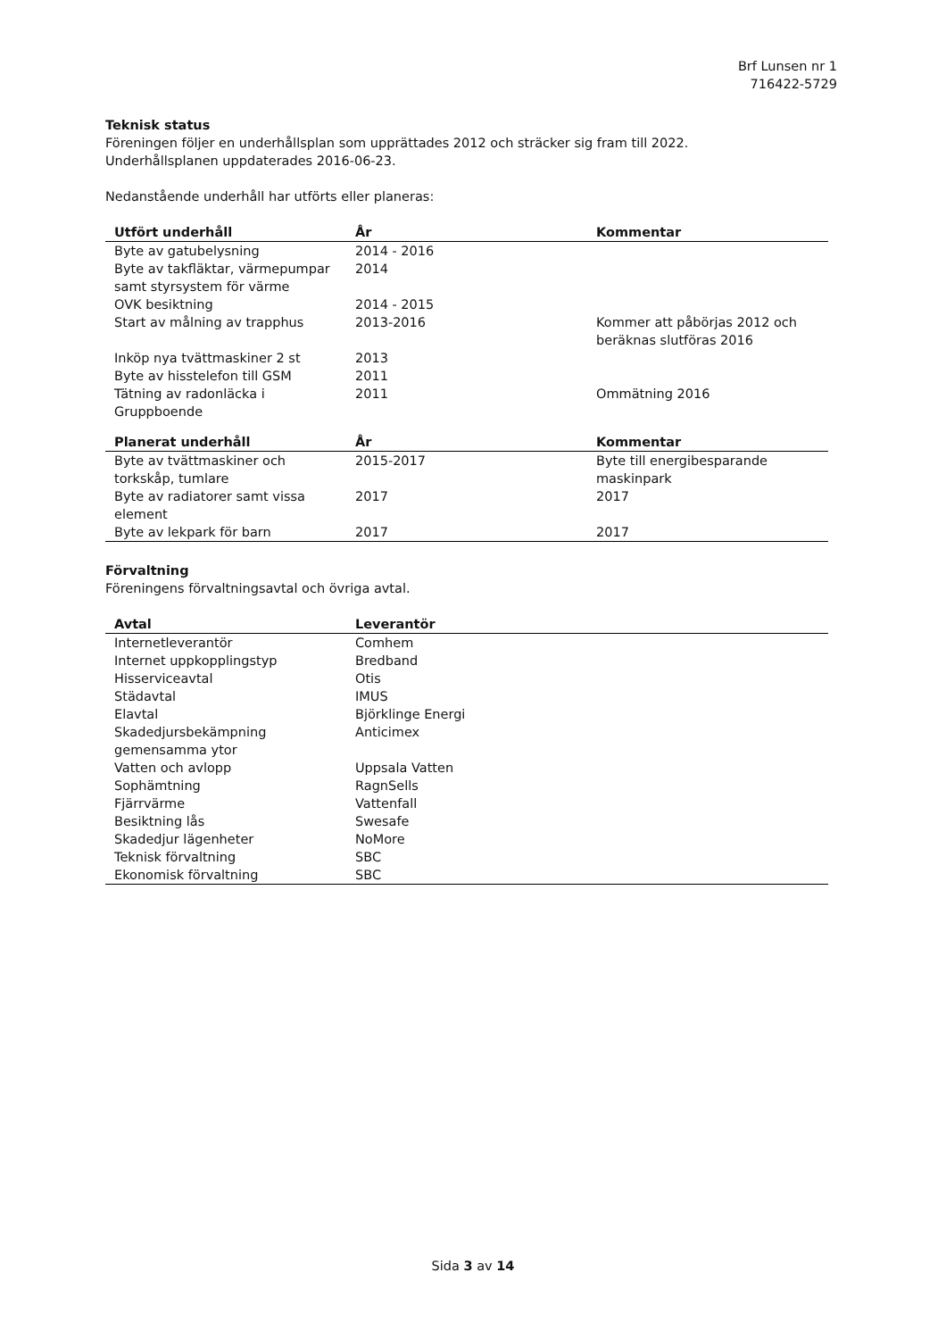Brf Lunsen nr 1
716422-5729
Teknisk status
Föreningen följer en underhållsplan som upprättades 2012 och sträcker sig fram till 2022.
Underhållsplanen uppdaterades 2016-06-23.
Nedanstående underhåll har utförts eller planeras:
| Utfört underhåll | År | Kommentar |
| --- | --- | --- |
| Byte av gatubelysning | 2014 - 2016 | |
| Byte av takfläktar, värmepumpar samt styrsystem för värme | 2014 | |
| OVK besiktning | 2014 - 2015 | |
| Start av målning av trapphus | 2013-2016 | Kommer att påbörjas 2012 och beräknas slutföras 2016 |
| Inköp nya tvättmaskiner 2 st | 2013 | |
| Byte av hisstelefon till GSM | 2011 | |
| Tätning av radonläcka i Gruppboende | 2011 | Ommätning 2016 |
| Planerat underhåll | År | Kommentar |
| --- | --- | --- |
| Byte av tvättmaskiner och torkskåp, tumlare | 2015-2017 | Byte till energibesparande maskinpark |
| Byte av radiatorer samt vissa element | 2017 | 2017 |
| Byte av lekpark för barn | 2017 | 2017 |
Förvaltning
Föreningens förvaltningsavtal och övriga avtal.
| Avtal | Leverantör |
| --- | --- |
| Internetleverantör | Comhem |
| Internet uppkopplingstyp | Bredband |
| Hisserviceavtal | Otis |
| Städavtal | IMUS |
| Elavtal | Björklinge Energi |
| Skadedjursbekämpning gemensamma ytor | Anticimex |
| Vatten och avlopp | Uppsala Vatten |
| Sophämtning | RagnSells |
| Fjärrvärme | Vattenfall |
| Besiktning lås | Swesafe |
| Skadedjur lägenheter | NoMore |
| Teknisk förvaltning | SBC |
| Ekonomisk förvaltning | SBC |
Sida 3 av 14